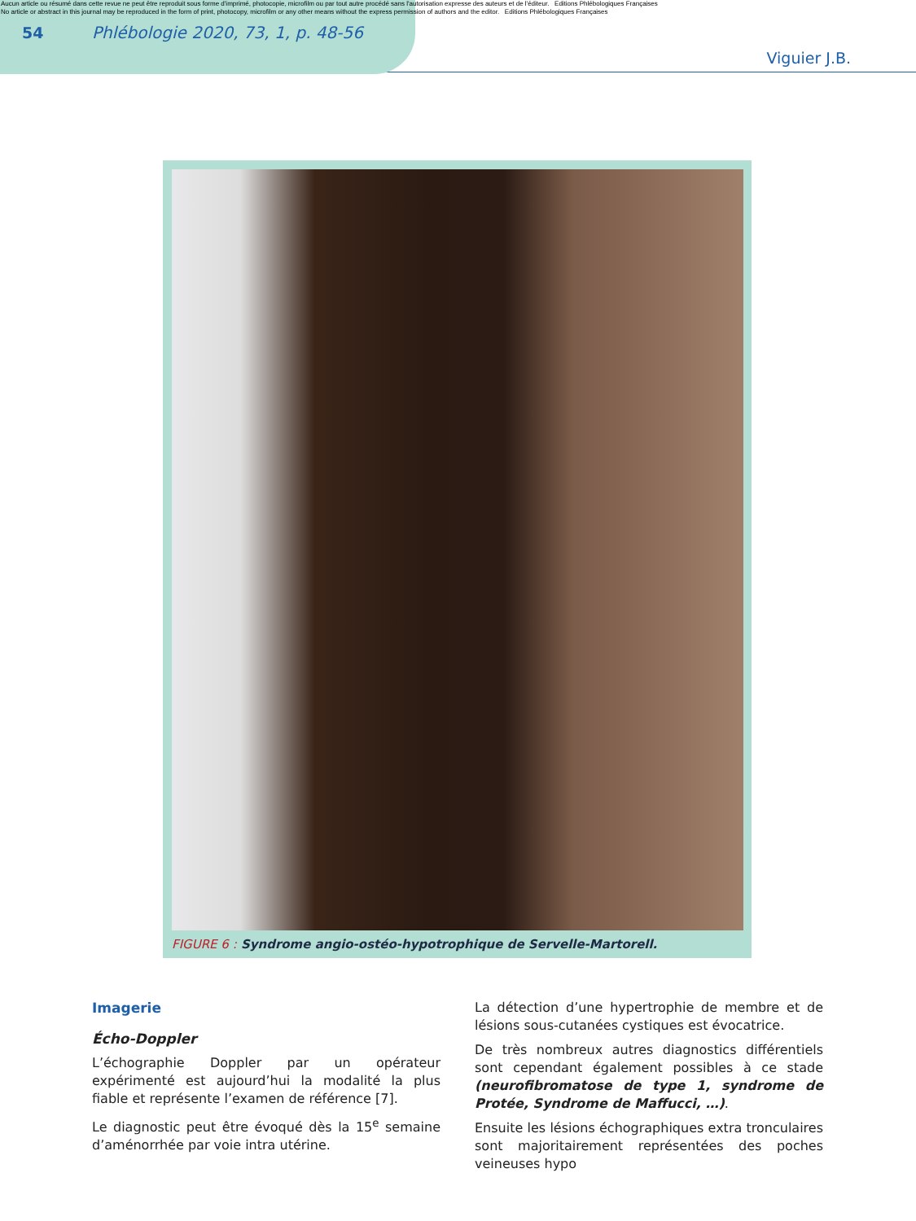Aucun article ou résumé dans cette revue ne peut être reproduit sous forme d'imprimé, photocopie, microfilm ou par tout autre procédé sans l'autorisation expresse des auteurs et de l'éditeur. Editions Phlébologiques Françaises
No article or abstract in this journal may be reproduced in the form of print, photocopy, microfilm or any other means without the express permission of authors and the editor. Editions Phlébologiques Françaises
54 Phlébologie 2020, 73, 1, p. 48-56
Viguier J.B.
FIGURE 6 : Syndrome angio-ostéo-hypotrophique de Servelle-Martorell.
Imagerie
Écho-Doppler
L’échographie Doppler par un opérateur expérimenté est aujourd’hui la modalité la plus fiable et représente l’examen de référence [7].
Le diagnostic peut être évoqué dès la 15<sup>e</sup> semaine d’aménorrhée par voie intra utérine.
La détection d’une hypertrophie de membre et de lésions sous-cutanées cystiques est évocatrice.
De très nombreux autres diagnostics différentiels sont cependant également possibles à ce stade (neurofibromatose de type 1, syndrome de Protée, Syndrome de Maffucci, …).
Ensuite les lésions échographiques extra tronculaires sont majoritairement représentées des poches veineuses hypo